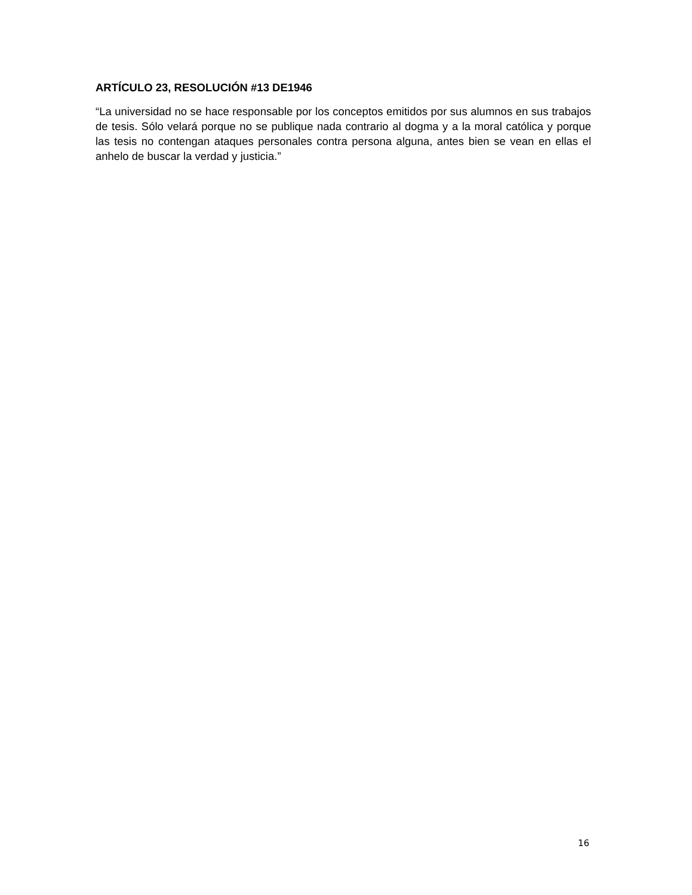ARTÍCULO 23, RESOLUCIÓN #13 DE1946
“La universidad no se hace responsable por los conceptos emitidos por sus alumnos en sus trabajos de tesis. Sólo velará porque no se publique nada contrario al dogma y a la moral católica y porque las tesis no contengan ataques personales contra persona alguna, antes bien se vean en ellas el anhelo de buscar la verdad y justicia.”
16